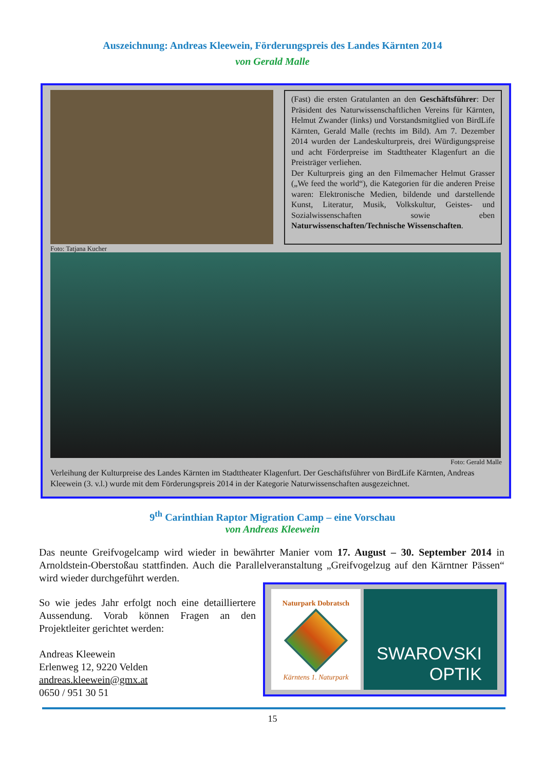Auszeichnung: Andreas Kleewein, Förderungspreis des Landes Kärnten 2014
von Gerald Malle
(Fast) die ersten Gratulanten an den Geschäftsführer: Der Präsident des Naturwissenschaftlichen Vereins für Kärnten, Helmut Zwander (links) und Vor­standsmitglied von BirdLife Kärnten, Gerald Malle (rechts im Bild). Am 7. Dezember 2014 wurden der Landeskulturpreis, drei Würdigungspreise und acht Förderpreise im Stadttheater Klagenfurt an die Preisträger verliehen.
Der Kulturpreis ging an den Filmemacher Helmut Grasser („We feed the world“), die Kategorien für die anderen Preise waren: Elektronische Medien, bildende und darstellende Kunst, Literatur, Musik, Volkskultur, Geistes- und Sozialwissenschaften sowie eben Naturwissenschaften/Technische Wissenschaften.
Foto: Tatjana Kucher
Foto: Gerald Malle
Verleihung der Kulturpreise des Landes Kärnten im Stadttheater Klagenfurt. Der Geschäftsführer von BirdLife Kärnten, Andreas Kleewein (3. v.l.) wurde mit dem Förderungspreis 2014 in der Kategorie Naturwissenschaften ausgezeichnet.
9<sup>th</sup> Carinthian Raptor Migration Camp – eine Vorschau
von Andreas Kleewein
Das neunte Greifvogelcamp wird wieder in bewährter Manier vom 17. August – 30. September 2014 in Arnoldstein-Oberstoßau stattfinden. Auch die Parallelveranstaltung „Greifvogelzug auf den Kärntner Pässen“ wird wieder durchgeführt werden.
So wie jedes Jahr erfolgt noch eine detailliertere Aussendung. Vorab können Fragen an den Projektleiter gerichtet werden:
Andreas Kleewein
Erlenweg 12, 9220 Velden
andreas.kleewein@gmx.at
0650 / 951 30 51
Naturpark Dobratsch
Kärntens 1. Naturpark
SWAROVSKI
OPTIK
15